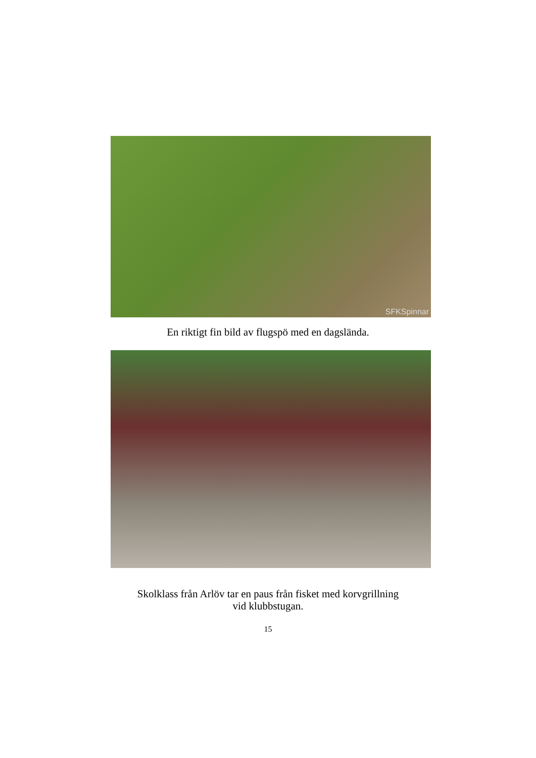SFKSpinnar
En riktigt fin bild av flugspö med en dagslända.
Skolklass från Arlöv tar en paus från fisket med korvgrillning
vid klubbstugan.
15